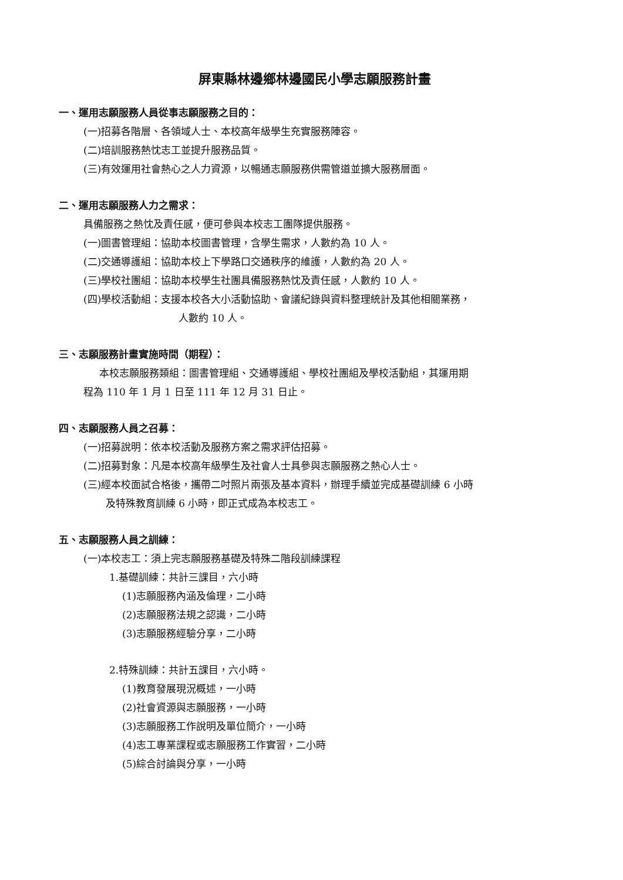屏東縣林邊鄉林邊國民小學志願服務計畫
一、運用志願服務人員從事志願服務之目的：
(一)招募各階層、各領域人士、本校高年級學生充實服務陣容。
(二)培訓服務熱忱志工並提升服務品質。
(三)有效運用社會熱心之人力資源，以暢通志願服務供需管道並擴大服務層面。
二、運用志願服務人力之需求：
具備服務之熱忱及責任感，便可參與本校志工團隊提供服務。
(一)圖書管理組：協助本校圖書管理，含學生需求，人數約為 10 人。
(二)交通導護組：協助本校上下學路口交通秩序的維護，人數約為 20 人。
(三)學校社團組：協助本校學生社團具備服務熱忱及責任感，人數約 10 人。
(四)學校活動組：支援本校各大小活動協助、會議紀錄與資料整理統計及其他相關業務，
人數約 10 人。
三、志願服務計畫實施時間（期程）：
本校志願服務類組：圖書管理組、交通導護組、學校社團組及學校活動組，其運用期
程為 110 年 1 月 1 日至 111 年 12 月 31 日止。
四、志願服務人員之召募：
(一)招募說明：依本校活動及服務方案之需求評估招募。
(二)招募對象：凡是本校高年級學生及社會人士具參與志願服務之熱心人士。
(三)經本校面試合格後，攜帶二吋照片兩張及基本資料，辦理手續並完成基礎訓練 6 小時
及特殊教育訓練 6 小時，即正式成為本校志工。
五、志願服務人員之訓練：
(一)本校志工：須上完志願服務基礎及特殊二階段訓練課程
1.基礎訓練：共計三課目，六小時
(1)志願服務內涵及倫理，二小時
(2)志願服務法規之認識，二小時
(3)志願服務經驗分享，二小時
2.特殊訓練：共計五課目，六小時。
(1)教育發展現況概述，一小時
(2)社會資源與志願服務，一小時
(3)志願服務工作說明及單位簡介，一小時
(4)志工專業課程或志願服務工作實習，二小時
(5)綜合討論與分享，一小時